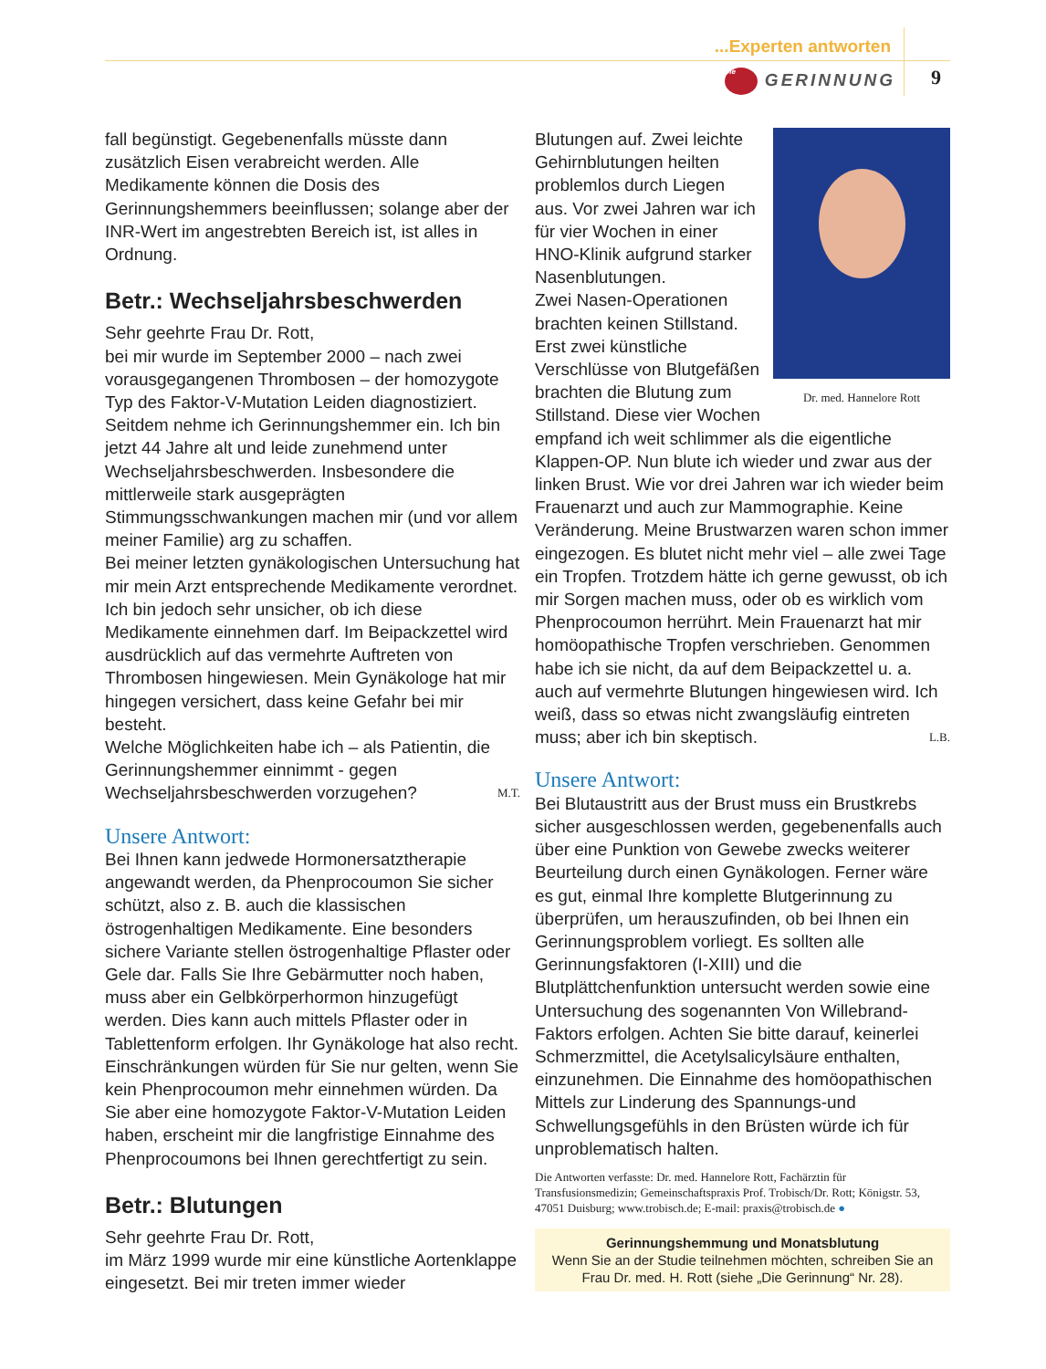...Experten antworten
Die GERINNUNG 9
fall begünstigt. Gegebenenfalls müsste dann zusätzlich Eisen verabreicht werden. Alle Medikamente können die Dosis des Gerinnungshemmers beeinflussen; solange aber der INR-Wert im angestrebten Bereich ist, ist alles in Ordnung.
Betr.: Wechseljahrsbeschwerden
Sehr geehrte Frau Dr. Rott,
bei mir wurde im September 2000 – nach zwei vorausgegangenen Thrombosen – der homozygote Typ des Faktor-V-Mutation Leiden diagnostiziert. Seitdem nehme ich Gerinnungshemmer ein. Ich bin jetzt 44 Jahre alt und leide zunehmend unter Wechseljahrsbeschwerden. Insbesondere die mittlerweile stark ausgeprägten Stimmungsschwankungen machen mir (und vor allem meiner Familie) arg zu schaffen.
Bei meiner letzten gynäkologischen Untersuchung hat mir mein Arzt entsprechende Medikamente verordnet. Ich bin jedoch sehr unsicher, ob ich diese Medikamente einnehmen darf. Im Beipackzettel wird ausdrücklich auf das vermehrte Auftreten von Thrombosen hingewiesen. Mein Gynäkologe hat mir hingegen versichert, dass keine Gefahr bei mir besteht.
Welche Möglichkeiten habe ich – als Patientin, die Gerinnungshemmer einnimmt - gegen Wechseljahrsbeschwerden vorzugehen? M.T.
Unsere Antwort:
Bei Ihnen kann jedwede Hormonersatztherapie angewandt werden, da Phenprocoumon Sie sicher schützt, also z. B. auch die klassischen östrogenhaltigen Medikamente. Eine besonders sichere Variante stellen östrogenhaltige Pflaster oder Gele dar. Falls Sie Ihre Gebärmutter noch haben, muss aber ein Gelbkörperhormon hinzugefügt werden. Dies kann auch mittels Pflaster oder in Tablettenform erfolgen. Ihr Gynäkologe hat also recht. Einschränkungen würden für Sie nur gelten, wenn Sie kein Phenprocoumon mehr einnehmen würden. Da Sie aber eine homozygote Faktor-V-Mutation Leiden haben, erscheint mir die langfristige Einnahme des Phenprocoumons bei Ihnen gerechtfertigt zu sein.
Betr.: Blutungen
Sehr geehrte Frau Dr. Rott,
im März 1999 wurde mir eine künstliche Aortenklappe eingesetzt. Bei mir treten immer wieder
Dr. med. Hannelore Rott
Blutungen auf. Zwei leichte Gehirnblutungen heilten problemlos durch Liegen aus. Vor zwei Jahren war ich für vier Wochen in einer HNO-Klinik aufgrund starker Nasenblutungen.
Zwei Nasen-Operationen brachten keinen Stillstand. Erst zwei künstliche Verschlüsse von Blutgefäßen brachten die Blutung zum Stillstand. Diese vier Wochen empfand ich weit schlimmer als die eigentliche Klappen-OP. Nun blute ich wieder und zwar aus der linken Brust. Wie vor drei Jahren war ich wieder beim Frauenarzt und auch zur Mammographie. Keine Veränderung. Meine Brustwarzen waren schon immer eingezogen. Es blutet nicht mehr viel – alle zwei Tage ein Tropfen. Trotzdem hätte ich gerne gewusst, ob ich mir Sorgen machen muss, oder ob es wirklich vom Phenprocoumon herrührt. Mein Frauenarzt hat mir homöopathische Tropfen verschrieben. Genommen habe ich sie nicht, da auf dem Beipackzettel u. a. auch auf vermehrte Blutungen hingewiesen wird. Ich weiß, dass so etwas nicht zwangsläufig eintreten muss; aber ich bin skeptisch. L.B.
Unsere Antwort:
Bei Blutaustritt aus der Brust muss ein Brustkrebs sicher ausgeschlossen werden, gegebenenfalls auch über eine Punktion von Gewebe zwecks weiterer Beurteilung durch einen Gynäkologen. Ferner wäre es gut, einmal Ihre komplette Blutgerinnung zu überprüfen, um herauszufinden, ob bei Ihnen ein Gerinnungsproblem vorliegt. Es sollten alle Gerinnungsfaktoren (I-XIII) und die Blutplättchenfunktion untersucht werden sowie eine Untersuchung des sogenannten Von Willebrand-Faktors erfolgen. Achten Sie bitte darauf, keinerlei Schmerzmittel, die Acetylsalicylsäure enthalten, einzunehmen. Die Einnahme des homöopathischen Mittels zur Linderung des Spannungs-und Schwellungsgefühls in den Brüsten würde ich für unproblematisch halten.
Die Antworten verfasste: Dr. med. Hannelore Rott, Fachärztin für Transfusionsmedizin; Gemeinschaftspraxis Prof. Trobisch/Dr. Rott; Königstr. 53, 47051 Duisburg; www.trobisch.de; E-mail: praxis@trobisch.de ●
Gerinnungshemmung und Monatsblutung
Wenn Sie an der Studie teilnehmen möchten, schreiben Sie an Frau Dr. med. H. Rott (siehe „Die Gerinnung“ Nr. 28).